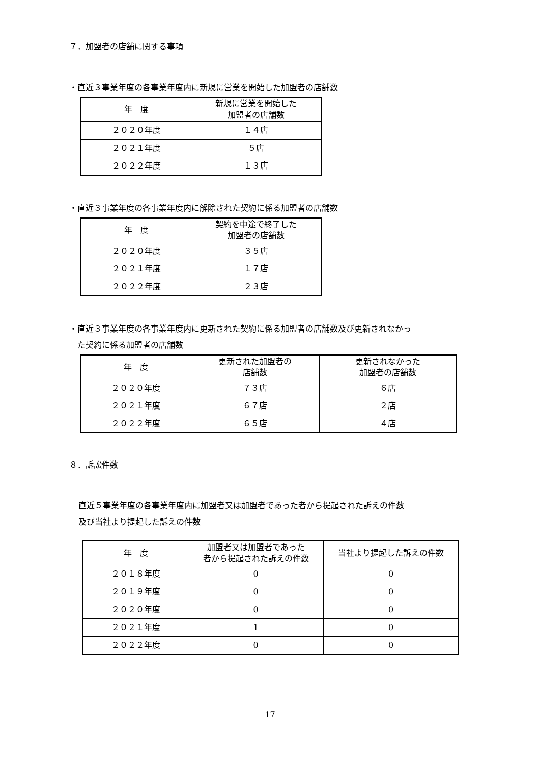７．加盟者の店舗に関する事項
・直近３事業年度の各事業年度内に新規に営業を開始した加盟者の店舗数
| 年 度 | 新規に営業を開始した 加盟者の店舗数 |
| ２０２０年度 | １４店 |
| ２０２１年度 | ５店 |
| ２０２２年度 | １３店 |
・直近３事業年度の各事業年度内に解除された契約に係る加盟者の店舗数
| 年 度 | 契約を中途で終了した 加盟者の店舗数 |
| ２０２０年度 | ３５店 |
| ２０２１年度 | １７店 |
| ２０２２年度 | ２３店 |
・直近３事業年度の各事業年度内に更新された契約に係る加盟者の店舗数及び更新されなかっ
　た契約に係る加盟者の店舗数
| 年 度 | 更新された加盟者の 店舗数 | 更新されなかった 加盟者の店舗数 |
| ２０２０年度 | ７３店 | ６店 |
| ２０２１年度 | ６７店 | ２店 |
| ２０２２年度 | ６５店 | ４店 |
８．訴訟件数
直近５事業年度の各事業年度内に加盟者又は加盟者であった者から提起された訴えの件数
及び当社より提起した訴えの件数
| 年 度 | 加盟者又は加盟者であった 者から提起された訴えの件数 | 当社より提起した訴えの件数 |
| ２０１８年度 | 0 | 0 |
| ２０１９年度 | 0 | 0 |
| ２０２０年度 | 0 | 0 |
| ２０２１年度 | 1 | 0 |
| ２０２２年度 | 0 | 0 |
17